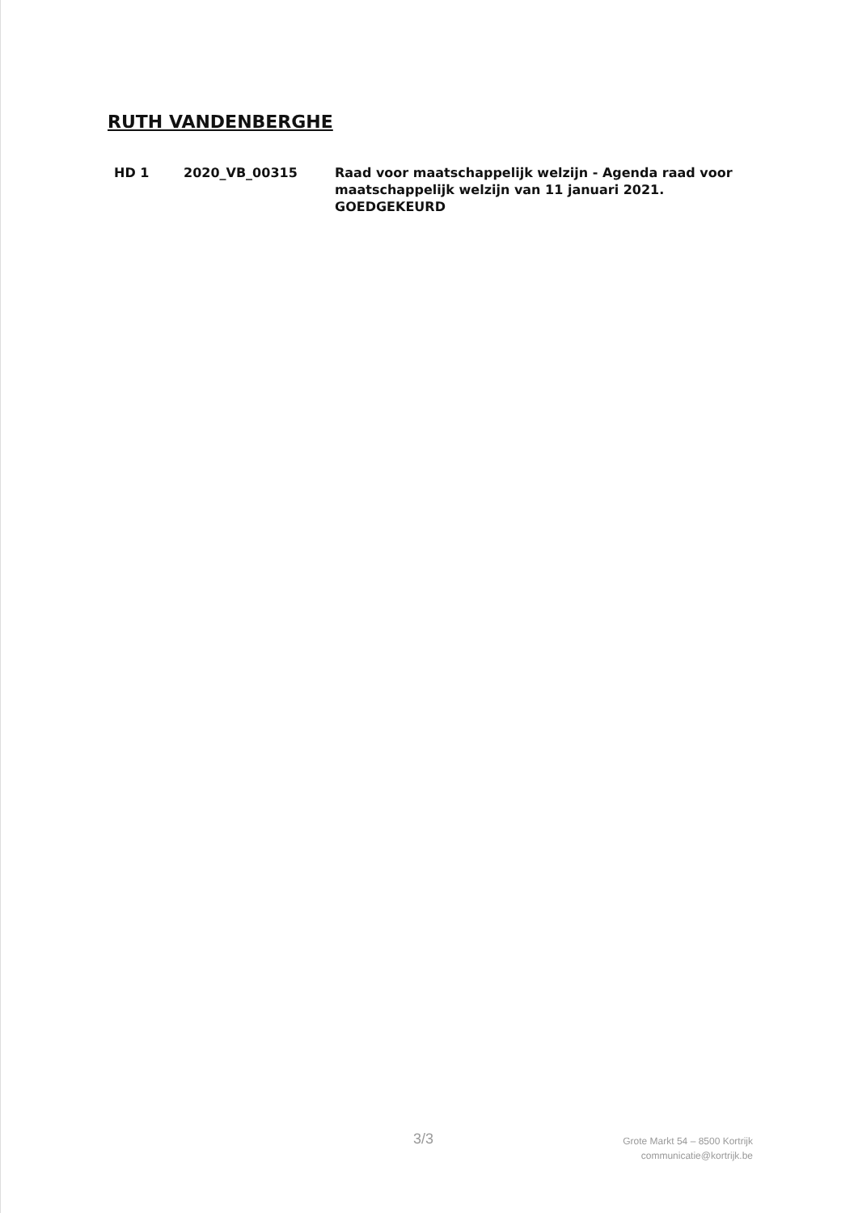RUTH VANDENBERGHE
HD 1 2020_VB_00315 Raad voor maatschappelijk welzijn - Agenda raad voor maatschappelijk welzijn van 11 januari 2021.
GOEDGEKEURD
3/3
Grote Markt 54 – 8500 Kortrijk
communicatie@kortrijk.be